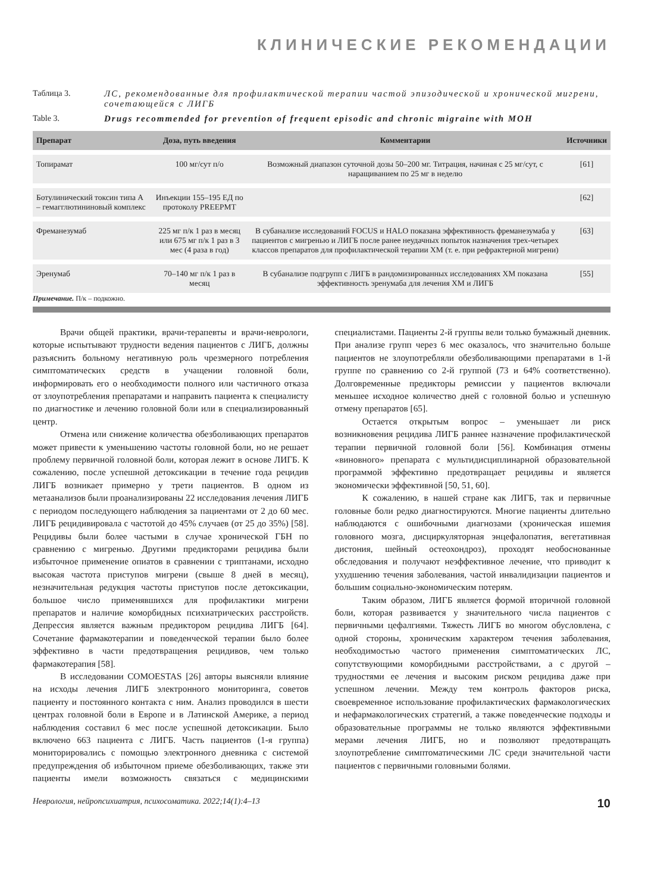КЛИНИЧЕСКИЕ РЕКОМЕНДАЦИИ
Таблица 3. ЛС, рекомендованные для профилактической терапии частой эпизодической и хронической мигрени, сочетающейся с ЛИГБ
Table 3. Drugs recommended for prevention of frequent episodic and chronic migraine with MOH
| Препарат | Доза, путь введения | Комментарии | Источники |
| --- | --- | --- | --- |
| Топирамат | 100 мг/сут п/о | Возможный диапазон суточной дозы 50–200 мг. Титрация, начиная с 25 мг/сут, с наращиванием по 25 мг в неделю | [61] |
| Ботулинический токсин типа А – гемагглютининовый комплекс | Инъекции 155–195 ЕД по протоколу PREEPMT | | [62] |
| Фреманезумаб | 225 мг п/к 1 раз в месяц или 675 мг п/к 1 раз в 3 мес (4 раза в год) | В субанализе исследований FOCUS и HALO показана эффективность фреманезумаба у пациентов с мигренью и ЛИГБ после ранее неудачных попыток назначения трех-четырех классов препаратов для профилактической терапии ХМ (т. е. при рефрактерной мигрени) | [63] |
| Эренумаб | 70–140 мг п/к 1 раз в месяц | В субанализе подгрупп с ЛИГБ в рандомизированных исследованиях ХМ показана эффективность эренумаба для лечения ХМ и ЛИГБ | [55] |
Примечание. П/к – подкожно.
Врачи общей практики, врачи-терапевты и врачи-неврологи, которые испытывают трудности ведения пациентов с ЛИГБ, должны разъяснить больному негативную роль чрезмерного потребления симптоматических средств в учащении головной боли, информировать его о необходимости полного или частичного отказа от злоупотребления препаратами и направить пациента к специалисту по диагностике и лечению головной боли или в специализированный центр.
Отмена или снижение количества обезболивающих препаратов может привести к уменьшению частоты головной боли, но не решает проблему первичной головной боли, которая лежит в основе ЛИГБ. К сожалению, после успешной детоксикации в течение года рецидив ЛИГБ возникает примерно у трети пациентов. В одном из метаанализов были проанализированы 22 исследования лечения ЛИГБ с периодом последующего наблюдения за пациентами от 2 до 60 мес. ЛИГБ рецидивировала с частотой до 45% случаев (от 25 до 35%) [58]. Рецидивы были более частыми в случае хронической ГБН по сравнению с мигренью. Другими предикторами рецидива были избыточное применение опиатов в сравнении с триптанами, исходно высокая частота приступов мигрени (свыше 8 дней в месяц), незначительная редукция частоты приступов после детоксикации, большое число применявшихся для профилактики мигрени препаратов и наличие коморбидных психиатрических расстройств. Депрессия является важным предиктором рецидива ЛИГБ [64]. Сочетание фармакотерапии и поведенческой терапии было более эффективно в части предотвращения рецидивов, чем только фармакотерапия [58].
В исследовании COMOESTAS [26] авторы выясняли влияние на исходы лечения ЛИГБ электронного мониторинга, советов пациенту и постоянного контакта с ним. Анализ проводился в шести центрах головной боли в Европе и в Латинской Америке, а период наблюдения составил 6 мес после успешной детоксикации. Было включено 663 пациента с ЛИГБ. Часть пациентов (1-я группа) мониторировались с помощью электронного дневника с системой предупреждения об избыточном приеме обезболивающих, также эти пациенты имели возможность связаться с медицинскими специалистами. Пациенты 2-й группы вели только бумажный дневник. При анализе групп через 6 мес оказалось, что значительно больше пациентов не злоупотребляли обезболивающими препаратами в 1-й группе по сравнению со 2-й группой (73 и 64% соответственно). Долговременные предикторы ремиссии у пациентов включали меньшее исходное количество дней с головной болью и успешную отмену препаратов [65].
Остается открытым вопрос – уменьшает ли риск возникновения рецидива ЛИГБ раннее назначение профилактической терапии первичной головной боли [56]. Комбинация отмены «виновного» препарата с мультидисциплинарной образовательной программой эффективно предотвращает рецидивы и является экономически эффективной [50, 51, 60].
К сожалению, в нашей стране как ЛИГБ, так и первичные головные боли редко диагностируются. Многие пациенты длительно наблюдаются с ошибочными диагнозами (хроническая ишемия головного мозга, дисциркуляторная энцефалопатия, вегетативная дистония, шейный остеохондроз), проходят необоснованные обследования и получают неэффективное лечение, что приводит к ухудшению течения заболевания, частой инвалидизации пациентов и большим социально-экономическим потерям.
Таким образом, ЛИГБ является формой вторичной головной боли, которая развивается у значительного числа пациентов с первичными цефалгиями. Тяжесть ЛИГБ во многом обусловлена, с одной стороны, хроническим характером течения заболевания, необходимостью частого применения симптоматических ЛС, сопутствующими коморбидными расстройствами, а с другой – трудностями ее лечения и высоким риском рецидива даже при успешном лечении. Между тем контроль факторов риска, своевременное использование профилактических фармакологических и нефармакологических стратегий, а также поведенческие подходы и образовательные программы не только являются эффективными мерами лечения ЛИГБ, но и позволяют предотвращать злоупотребление симптоматическими ЛС среди значительной части пациентов с первичными головными болями.
Неврология, нейропсихиатрия, психосоматика. 2022;14(1):4–13 10